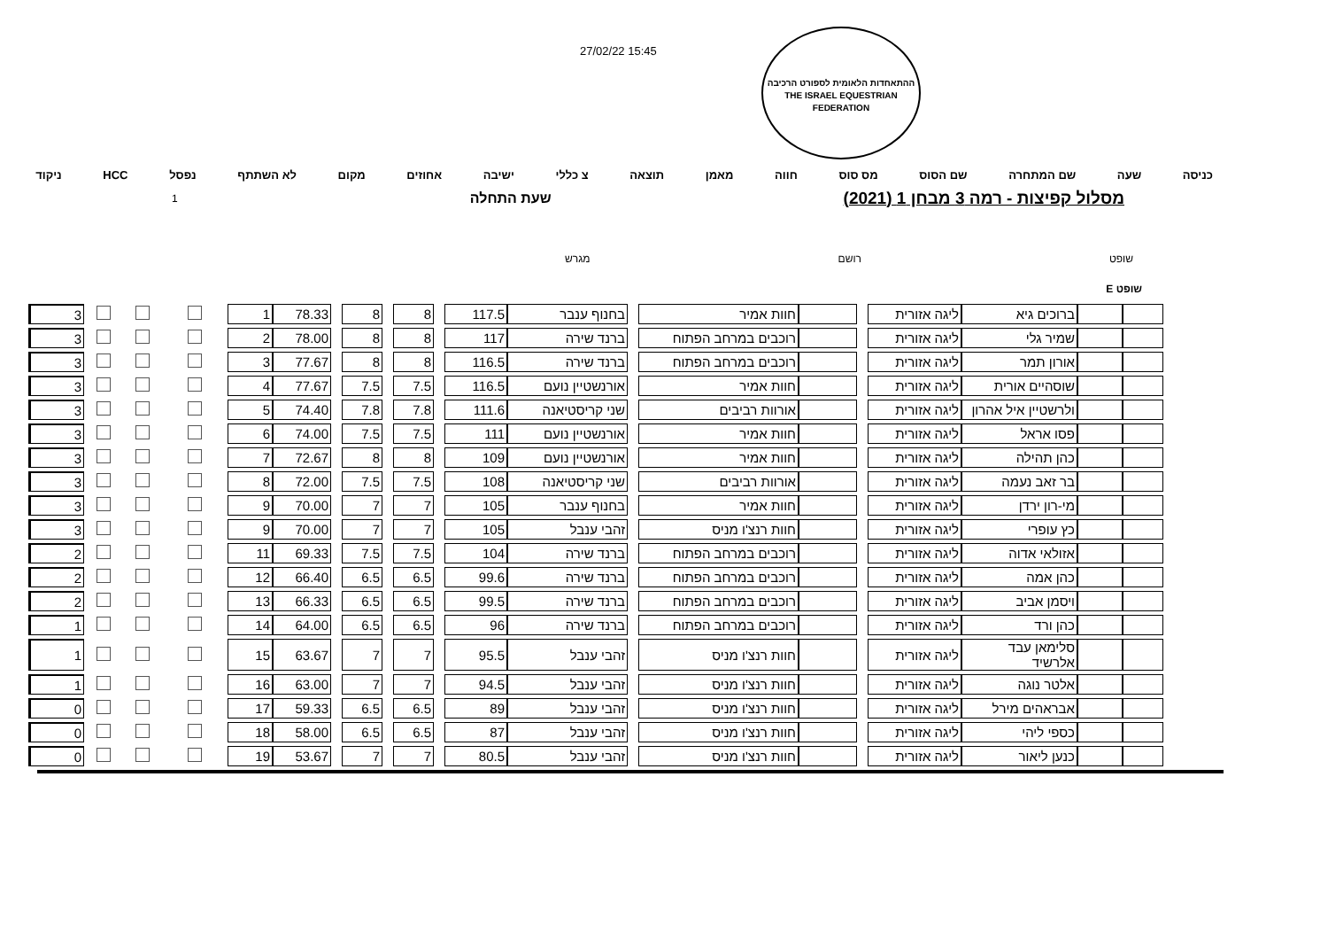27/02/22 15:45
ההתאחדות הלאומית לספורט הרכיבה
THE ISRAEL EQUESTRIAN FEDERATION
כניסה שעה שם המתחרה שם הסוס מס סוס חווה מאמן תוצאה צ כללי ישיבה אחוזים מקום לא השתתף נפסל HCC ניקוד
מסלול קפיצות - רמה 3 מבחן 1 (2021)
שעת התחלה 1
שופט רושם מגרש
שופט E
| | | ברוכים גיא | ליגה אזורית | | | חוות אמיר | | בחנוף ענבר | 117.5 | | 8 | | 8 | | 78.33 | 1 | | | | 3 |
| | | שמיר גלי | ליגה אזורית | | | רוכבים במרחב הפתוח | | ברנד שירה | 117 | | 8 | | 8 | | 78.00 | 2 | | | | 3 |
| | | אורון תמר | ליגה אזורית | | | רוכבים במרחב הפתוח | | ברנד שירה | 116.5 | | 8 | | 8 | | 77.67 | 3 | | | | 3 |
| | | שוסהיים אורית | ליגה אזורית | | | חוות אמיר | | אורנשטיין נועם | 116.5 | | 7.5 | | 7.5 | | 77.67 | 4 | | | | 3 |
| | | ולרשטיין איל אהרון | ליגה אזורית | | | אורוות רביבים | | שני קריסטיאנה | 111.6 | | 7.8 | | 7.8 | | 74.40 | 5 | | | | 3 |
| | | פסו אראל | ליגה אזורית | | | חוות אמיר | | אורנשטיין נועם | 111 | | 7.5 | | 7.5 | | 74.00 | 6 | | | | 3 |
| | | כהן תהילה | ליגה אזורית | | | חוות אמיר | | אורנשטיין נועם | 109 | | 8 | | 8 | | 72.67 | 7 | | | | 3 |
| | | בר זאב נעמה | ליגה אזורית | | | אורוות רביבים | | שני קריסטיאנה | 108 | | 7.5 | | 7.5 | | 72.00 | 8 | | | | 3 |
| | | מי-רון ירדן | ליגה אזורית | | | חוות אמיר | | בחנוף ענבר | 105 | | 7 | | 7 | | 70.00 | 9 | | | | 3 |
| | | כץ עופרי | ליגה אזורית | | | חוות רנצ'ו מניס | | זהבי ענבל | 105 | | 7 | | 7 | | 70.00 | 9 | | | | 3 |
| | | אזולאי אדוה | ליגה אזורית | | | רוכבים במרחב הפתוח | | ברנד שירה | 104 | | 7.5 | | 7.5 | | 69.33 | 11 | | | | 2 |
| | | כהן אמה | ליגה אזורית | | | רוכבים במרחב הפתוח | | ברנד שירה | 99.6 | | 6.5 | | 6.5 | | 66.40 | 12 | | | | 2 |
| | | ויסמן אביב | ליגה אזורית | | | רוכבים במרחב הפתוח | | ברנד שירה | 99.5 | | 6.5 | | 6.5 | | 66.33 | 13 | | | | 2 |
| | | כהן ורד | ליגה אזורית | | | רוכבים במרחב הפתוח | | ברנד שירה | 96 | | 6.5 | | 6.5 | | 64.00 | 14 | | | | 1 |
| | | סלימאן עבד אלרשיד | ליגה אזורית | | | חוות רנצ'ו מניס | | זהבי ענבל | 95.5 | | 7 | | 7 | | 63.67 | 15 | | | | 1 |
| | | אלטר נוגה | ליגה אזורית | | | חוות רנצ'ו מניס | | זהבי ענבל | 94.5 | | 7 | | 7 | | 63.00 | 16 | | | | 1 |
| | | אבראהים מירל | ליגה אזורית | | | חוות רנצ'ו מניס | | זהבי ענבל | 89 | | 6.5 | | 6.5 | | 59.33 | 17 | | | | 0 |
| | | כספי ליהי | ליגה אזורית | | | חוות רנצ'ו מניס | | זהבי ענבל | 87 | | 6.5 | | 6.5 | | 58.00 | 18 | | | | 0 |
| | | כנען ליאור | ליגה אזורית | | | חוות רנצ'ו מניס | | זהבי ענבל | 80.5 | | 7 | | 7 | | 53.67 | 19 | | | | 0 |